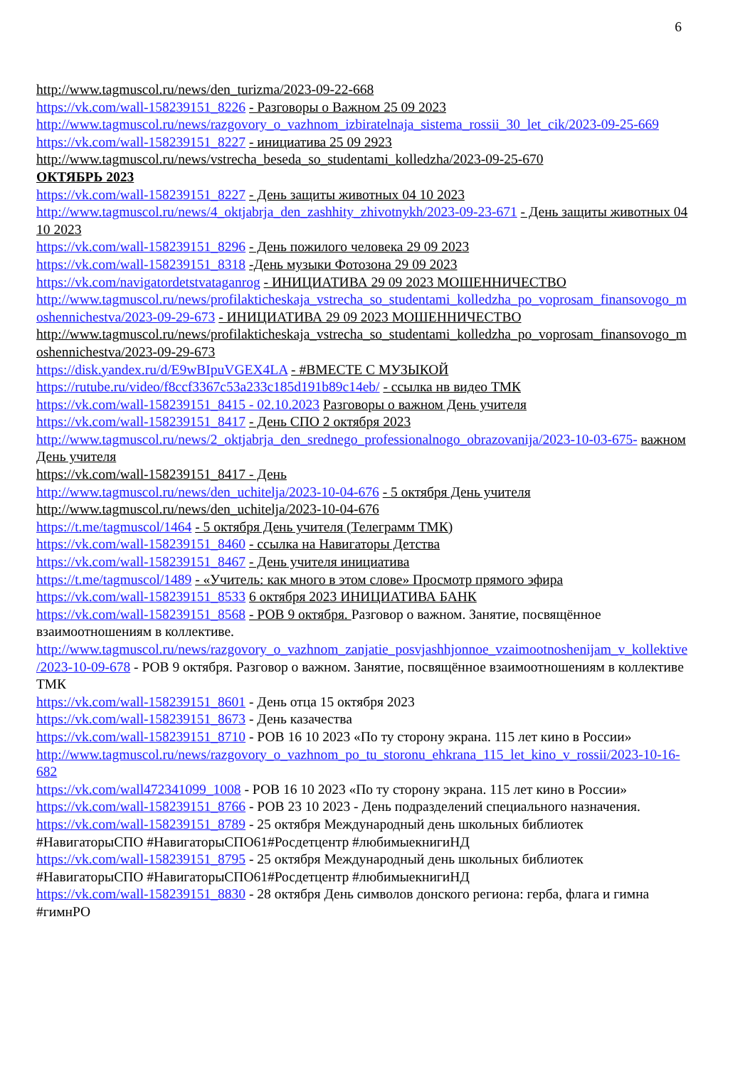6
http://www.tagmuscol.ru/news/den_turizma/2023-09-22-668
https://vk.com/wall-158239151_8226 - Разговоры о Важном 25 09 2023
http://www.tagmuscol.ru/news/razgovory_o_vazhnom_izbiratelnaja_sistema_rossii_30_let_cik/2023-09-25-669
https://vk.com/wall-158239151_8227 - инициатива 25 09 2923
http://www.tagmuscol.ru/news/vstrecha_beseda_so_studentami_kolledzha/2023-09-25-670
ОКТЯБРЬ 2023
https://vk.com/wall-158239151_8227 - День защиты животных 04 10 2023
http://www.tagmuscol.ru/news/4_oktjabrja_den_zashhity_zhivotnykh/2023-09-23-671 - День защиты животных 04 10 2023
https://vk.com/wall-158239151_8296 - День пожилого человека 29 09 2023
https://vk.com/wall-158239151_8318 -День музыки Фотозона 29 09 2023
https://vk.com/navigatordetstvataganrog - ИНИЦИАТИВА 29 09 2023 МОШЕННИЧЕСТВО
http://www.tagmuscol.ru/news/profilakticheskaja_vstrecha_so_studentami_kolledzha_po_voprosam_finansovogo_moshennichestva/2023-09-29-673 - ИНИЦИАТИВА 29 09 2023 МОШЕННИЧЕСТВО
http://www.tagmuscol.ru/news/profilakticheskaja_vstrecha_so_studentami_kolledzha_po_voprosam_finansovogo_moshennichestva/2023-09-29-673
https://disk.yandex.ru/d/E9wBIpuVGEX4LA - #ВМЕСТЕ С МУЗЫКОЙ
https://rutube.ru/video/f8ccf3367c53a233c185d191b89c14eb/ - ссылка нв видео ТМК
https://vk.com/wall-158239151_8415 - 02.10.2023 Разговоры о важном День учителя
https://vk.com/wall-158239151_8417 - День СПО 2 октября 2023
http://www.tagmuscol.ru/news/2_oktjabrja_den_srednego_professionalnogo_obrazovanija/2023-10-03-675- важном День учителя
https://vk.com/wall-158239151_8417 - День
http://www.tagmuscol.ru/news/den_uchitelja/2023-10-04-676 - 5 октября День учителя
http://www.tagmuscol.ru/news/den_uchitelja/2023-10-04-676
https://t.me/tagmuscol/1464 - 5 октября День учителя (Телеграмм ТМК)
https://vk.com/wall-158239151_8460 - ссылка на Навигаторы Детства
https://vk.com/wall-158239151_8467 - День учителя инициатива
https://t.me/tagmuscol/1489 - «Учитель: как много в этом слове» Просмотр прямого эфира
https://vk.com/wall-158239151_8533 6 октября 2023 ИНИЦИАТИВА БАНК
https://vk.com/wall-158239151_8568 - РОВ 9 октября. Разговор о важном. Занятие, посвящённое взаимоотношениям в коллективе.
http://www.tagmuscol.ru/news/razgovory_o_vazhnom_zanjatie_posvjashhjonnoe_vzaimootnoshenijam_v_kollektive/2023-10-09-678 - РОВ 9 октября. Разговор о важном. Занятие, посвящённое взаимоотношениям в коллективе ТМК
https://vk.com/wall-158239151_8601 - День отца 15 октября 2023
https://vk.com/wall-158239151_8673 - День казачества
https://vk.com/wall-158239151_8710 - РОВ 16 10 2023 «По ту сторону экрана. 115 лет кино в России»
http://www.tagmuscol.ru/news/razgovory_o_vazhnom_po_tu_storonu_ehkrana_115_let_kino_v_rossii/2023-10-16-682
https://vk.com/wall472341099_1008 - РОВ 16 10 2023 «По ту сторону экрана. 115 лет кино в России»
https://vk.com/wall-158239151_8766 - РОВ 23 10 2023 - День подразделений специального назначения.
https://vk.com/wall-158239151_8789 - 25 октября Международный день школьных библиотек #НавигаторыСПО #НавигаторыСПО61#Росдетцентр #любимыекнигиНД
https://vk.com/wall-158239151_8795 - 25 октября Международный день школьных библиотек #НавигаторыСПО #НавигаторыСПО61#Росдетцентр #любимыекнигиНД
https://vk.com/wall-158239151_8830 - 28 октября День символов донского региона: герба, флага и гимна #гимнРО